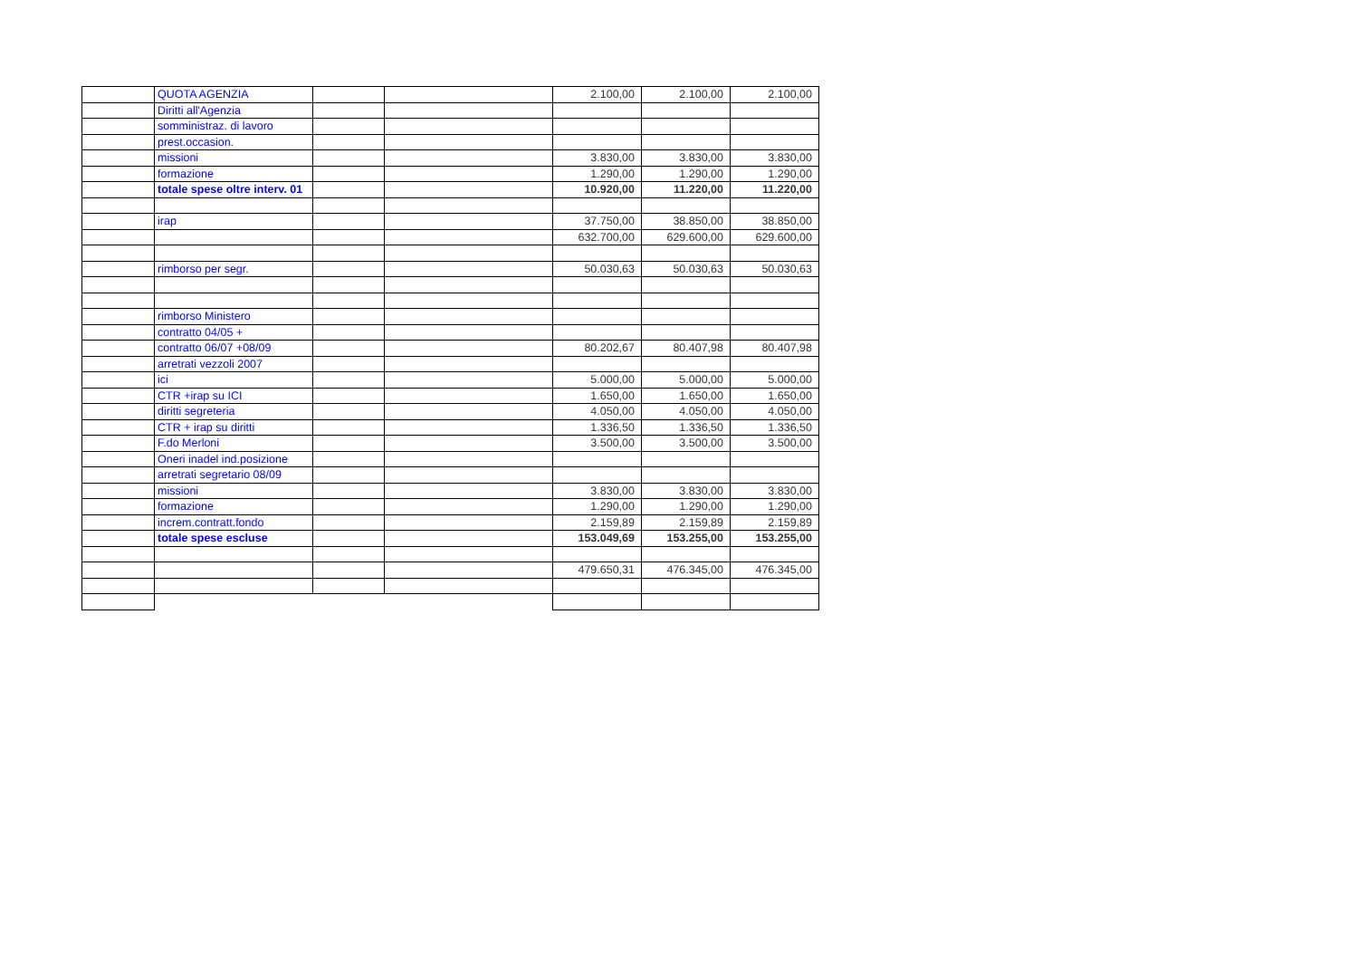| | QUOTA AGENZIA | | | 2.100,00 | 2.100,00 | 2.100,00 |
| | Diritti all'Agenzia | | | | | |
| | somministraz. di lavoro | | | | | |
| | prest.occasion. | | | | | |
| | missioni | | | 3.830,00 | 3.830,00 | 3.830,00 |
| | formazione | | | 1.290,00 | 1.290,00 | 1.290,00 |
| | totale spese oltre interv. 01 | | | 10.920,00 | 11.220,00 | 11.220,00 |
| | irap | | | 37.750,00 | 38.850,00 | 38.850,00 |
| | | | | 632.700,00 | 629.600,00 | 629.600,00 |
| | rimborso per segr. | | | 50.030,63 | 50.030,63 | 50.030,63 |
| | rimborso Ministero | | | | | |
| | contratto 04/05 + | | | | | |
| | contratto 06/07 +08/09 | | | 80.202,67 | 80.407,98 | 80.407,98 |
| | arretrati vezzoli 2007 | | | | | |
| | ici | | | 5.000,00 | 5.000,00 | 5.000,00 |
| | CTR +irap su ICI | | | 1.650,00 | 1.650,00 | 1.650,00 |
| | diritti segreteria | | | 4.050,00 | 4.050,00 | 4.050,00 |
| | CTR + irap su diritti | | | 1.336,50 | 1.336,50 | 1.336,50 |
| | F.do Merloni | | | 3.500,00 | 3.500,00 | 3.500,00 |
| | Oneri inadel ind.posizione | | | | | |
| | arretrati segretario 08/09 | | | | | |
| | missioni | | | 3.830,00 | 3.830,00 | 3.830,00 |
| | formazione | | | 1.290,00 | 1.290,00 | 1.290,00 |
| | increm.contratt.fondo | | | 2.159,89 | 2.159,89 | 2.159,89 |
| | totale spese escluse | | | 153.049,69 | 153.255,00 | 153.255,00 |
| | | | | 479.650,31 | 476.345,00 | 476.345,00 |